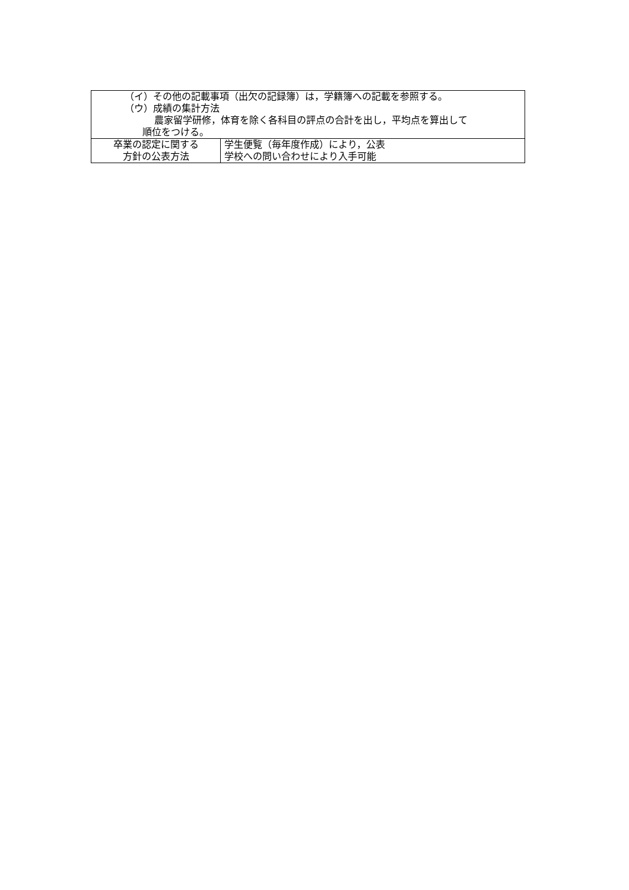| （イ）その他の記載事項（出欠の記録簿）は，学籍簿への記載を参照する。 （ウ）成績の集計方法 農家留学研修，体育を除く各科目の評点の合計を出し，平均点を算出して 順位をつける。 | |
| 卒業の認定に関する 方針の公表方法 | 学生便覧（毎年度作成）により，公表 学校への問い合わせにより入手可能 |